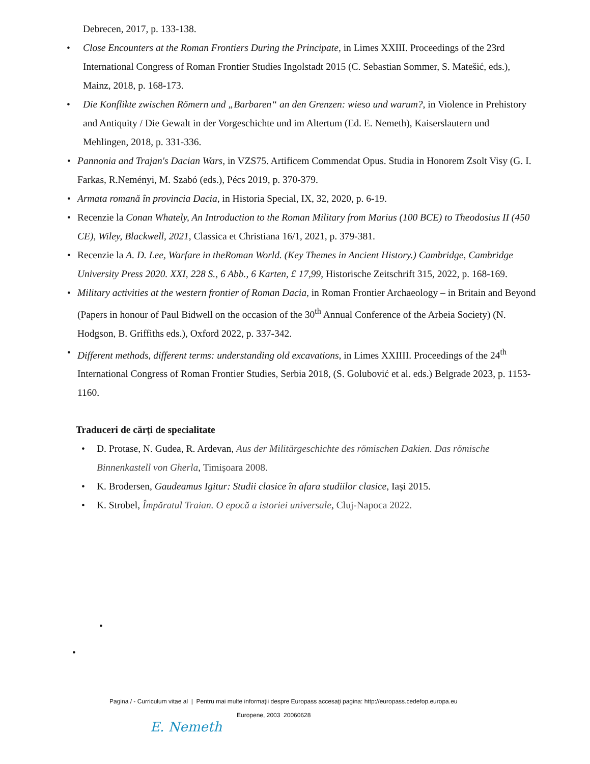Debrecen, 2017, p. 133-138.
• Close Encounters at the Roman Frontiers During the Principate, in Limes XXIII. Proceedings of the 23rd International Congress of Roman Frontier Studies Ingolstadt 2015 (C. Sebastian Sommer, S. Matešić, eds.), Mainz, 2018, p. 168-173.
• Die Konflikte zwischen Römern und „Barbaren“ an den Grenzen: wieso und warum?, in Violence in Prehistory and Antiquity / Die Gewalt in der Vorgeschichte und im Altertum (Ed. E. Nemeth), Kaiserslautern und Mehlingen, 2018, p. 331-336.
• Pannonia and Trajan's Dacian Wars, in VZS75. Artificem Commendat Opus. Studia in Honorem Zsolt Visy (G. I. Farkas, R.Neményi, M. Szabó (eds.), Pécs 2019, p. 370-379.
• Armata romană în provincia Dacia, in Historia Special, IX, 32, 2020, p. 6-19.
• Recenzie la Conan Whately, An Introduction to the Roman Military from Marius (100 BCE) to Theodosius II (450 CE), Wiley, Blackwell, 2021, Classica et Christiana 16/1, 2021, p. 379-381.
• Recenzie la A. D. Lee, Warfare in theRoman World. (Key Themes in Ancient History.) Cambridge, Cambridge University Press 2020. XXI, 228 S., 6 Abb., 6 Karten, £ 17,99, Historische Zeitschrift 315, 2022, p. 168-169.
• Military activities at the western frontier of Roman Dacia, in Roman Frontier Archaeology – in Britain and Beyond (Papers in honour of Paul Bidwell on the occasion of the 30<sup>th</sup> Annual Conference of the Arbeia Society) (N. Hodgson, B. Griffiths eds.), Oxford 2022, p. 337-342.
• Different methods, different terms: understanding old excavations, in Limes XXIIII. Proceedings of the 24<sup>th</sup> International Congress of Roman Frontier Studies, Serbia 2018, (S. Golubović et al. eds.) Belgrade 2023, p. 1153-1160.
Traduceri de cărți de specialitate
• D. Protase, N. Gudea, R. Ardevan, Aus der Militärgeschichte des römischen Dakien. Das römische Binnenkastell von Gherla, Timișoara 2008.
• K. Brodersen, Gaudeamus Igitur: Studii clasice în afara studiilor clasice, Iași 2015.
• K. Strobel, Împăratul Traian. O epocă a istoriei universale, Cluj-Napoca 2022.
•
•
Pagina / - Curriculum vitae al | Pentru mai multe informaţii despre Europass accesaţi pagina: http://europass.cedefop.europa.eu
Europene, 2003 20060628
E. Nemeth